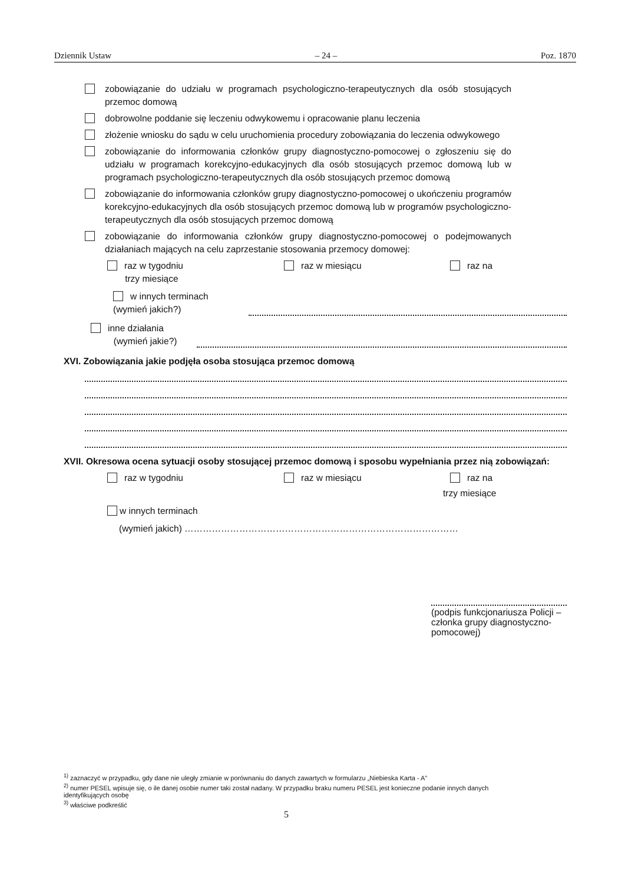Dziennik Ustaw – 24 – Poz. 1870
zobowiązanie do udziału w programach psychologiczno-terapeutycznych dla osób stosujących przemoc domową
dobrowolne poddanie się leczeniu odwykowemu i opracowanie planu leczenia
złożenie wniosku do sądu w celu uruchomienia procedury zobowiązania do leczenia odwykowego
zobowiązanie do informowania członków grupy diagnostyczno-pomocowej o zgłoszeniu się do udziału w programach korekcyjno-edukacyjnych dla osób stosujących przemoc domową lub w programach psychologiczno-terapeutycznych dla osób stosujących przemoc domową
zobowiązanie do informowania członków grupy diagnostyczno-pomocowej o ukończeniu programów korekcyjno-edukacyjnych dla osób stosujących przemoc domową lub w programów psychologiczno-terapeutycznych dla osób stosujących przemoc domową
zobowiązanie do informowania członków grupy diagnostyczno-pomocowej o podejmowanych działaniach mających na celu zaprzestanie stosowania przemocy domowej:
raz w tygodniu
trzy miesiące raz w miesiącu raz na
w innych terminach
(wymień jakich?)
inne działania
(wymień jakie?)
XVI. Zobowiązania jakie podjęła osoba stosująca przemoc domową
XVII. Okresowa ocena sytuacji osoby stosującej przemoc domową i sposobu wypełniania przez nią zobowiązań:
raz w tygodniu raz w miesiącu raz na
trzy miesiące
w innych terminach
(wymień jakich) ………………………………………………………………………………
(podpis funkcjonariusza Policji – członka grupy diagnostyczno-pomocowej)
<sup>1)</sup> zaznaczyć w przypadku, gdy dane nie uległy zmianie w porównaniu do danych zawartych w formularzu „Niebieska Karta - A”
<sup>2)</sup> numer PESEL wpisuje się, o ile danej osobie numer taki został nadany. W przypadku braku numeru PESEL jest konieczne podanie innych danych identyfikujących osobę
<sup>3)</sup> właściwe podkreślić
5